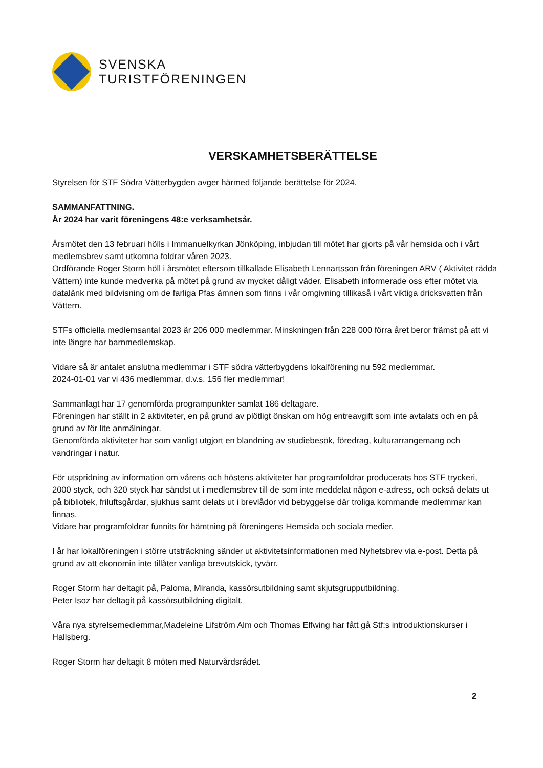SVENSKA
TURISTFÖRENINGEN
VERSKAMHETSBERÄTTELSE
Styrelsen för STF Södra Vätterbygden avger härmed följande berättelse för 2024.
SAMMANFATTNING.
År 2024 har varit föreningens 48:e verksamhetsår.
Årsmötet den 13 februari hölls i Immanuelkyrkan Jönköping, inbjudan till mötet har gjorts på vår hemsida och i vårt medlemsbrev samt utkomna foldrar våren 2023.
Ordförande Roger Storm höll i årsmötet eftersom tillkallade Elisabeth Lennartsson från föreningen ARV ( Aktivitet rädda Vättern) inte kunde medverka på mötet på grund av mycket dåligt väder. Elisabeth informerade oss efter mötet via datalänk med bildvisning om de farliga Pfas ämnen som finns i vår omgivning tillikaså i vårt viktiga dricksvatten från Vättern.
STFs officiella medlemsantal 2023 är 206 000 medlemmar. Minskningen från 228 000 förra året beror främst på att vi inte längre har barnmedlemskap.
Vidare så är antalet anslutna medlemmar i STF södra vätterbygdens lokalförening nu 592 medlemmar.
2024-01-01 var vi 436 medlemmar, d.v.s. 156 fler medlemmar!
Sammanlagt har 17 genomförda programpunkter samlat 186 deltagare.
Föreningen har ställt in 2 aktiviteter, en på grund av plötligt önskan om hög entreavgift som inte avtalats och en på grund av för lite anmälningar.
Genomförda aktiviteter har som vanligt utgjort en blandning av studiebesök, föredrag, kulturarrangemang och vandringar i natur.
För utspridning av information om vårens och höstens aktiviteter har programfoldrar producerats hos STF tryckeri, 2000 styck, och 320 styck har sändst ut i medlemsbrev till de som inte meddelat någon e-adress, och också delats ut på bibliotek, friluftsgårdar, sjukhus samt delats ut i brevlådor vid bebyggelse där troliga kommande medlemmar kan finnas.
Vidare har programfoldrar funnits för hämtning på föreningens Hemsida och sociala medier.
I år har lokalföreningen i större utsträckning sänder ut aktivitetsinformationen med Nyhetsbrev via e-post. Detta på grund av att ekonomin inte tillåter vanliga brevutskick, tyvärr.
Roger Storm har deltagit på, Paloma, Miranda, kassörsutbildning samt skjutsgrupputbildning.
Peter Isoz har deltagit på kassörsutbildning digitalt.
Våra nya styrelsemedlemmar,Madeleine Lifström Alm och Thomas Elfwing har fått gå Stf:s introduktionskurser i Hallsberg.
Roger Storm har deltagit 8 möten med Naturvårdsrådet.
2